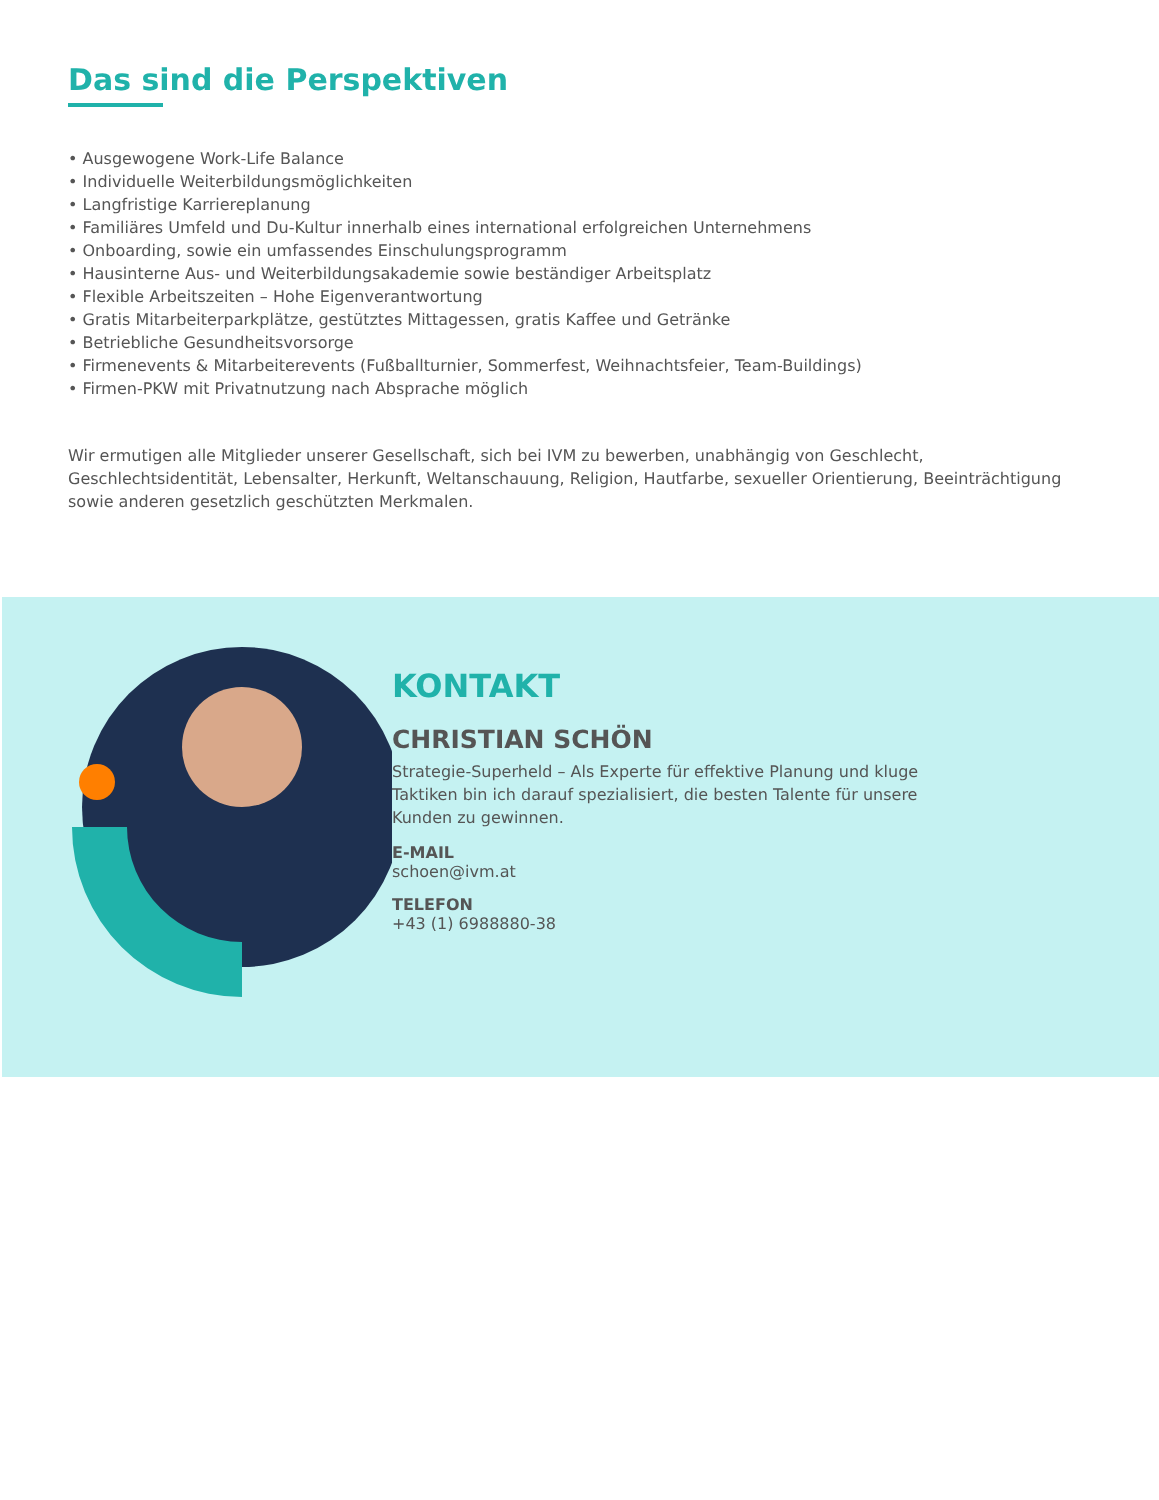Das sind die Perspektiven
• Ausgewogene Work-Life Balance
• Individuelle Weiterbildungsmöglichkeiten
• Langfristige Karriereplanung
• Familiäres Umfeld und Du-Kultur innerhalb eines international erfolgreichen Unternehmens
• Onboarding, sowie ein umfassendes Einschulungsprogramm
• Hausinterne Aus- und Weiterbildungsakademie sowie beständiger Arbeitsplatz
• Flexible Arbeitszeiten – Hohe Eigenverantwortung
• Gratis Mitarbeiterparkplätze, gestütztes Mittagessen, gratis Kaffee und Getränke
• Betriebliche Gesundheitsvorsorge
• Firmenevents & Mitarbeiterevents (Fußballturnier, Sommerfest, Weihnachtsfeier, Team-Buildings)
• Firmen-PKW mit Privatnutzung nach Absprache möglich
Wir ermutigen alle Mitglieder unserer Gesellschaft, sich bei IVM zu bewerben, unabhängig von Geschlecht, Geschlechtsidentität, Lebensalter, Herkunft, Weltanschauung, Religion, Hautfarbe, sexueller Orientierung, Beeinträchtigung sowie anderen gesetzlich geschützten Merkmalen.
KONTAKT
CHRISTIAN SCHÖN
Strategie-Superheld – Als Experte für effektive Planung und kluge Taktiken bin ich darauf spezialisiert, die besten Talente für unsere Kunden zu gewinnen.
E-MAIL
schoen@ivm.at
TELEFON
+43 (1) 6988880-38